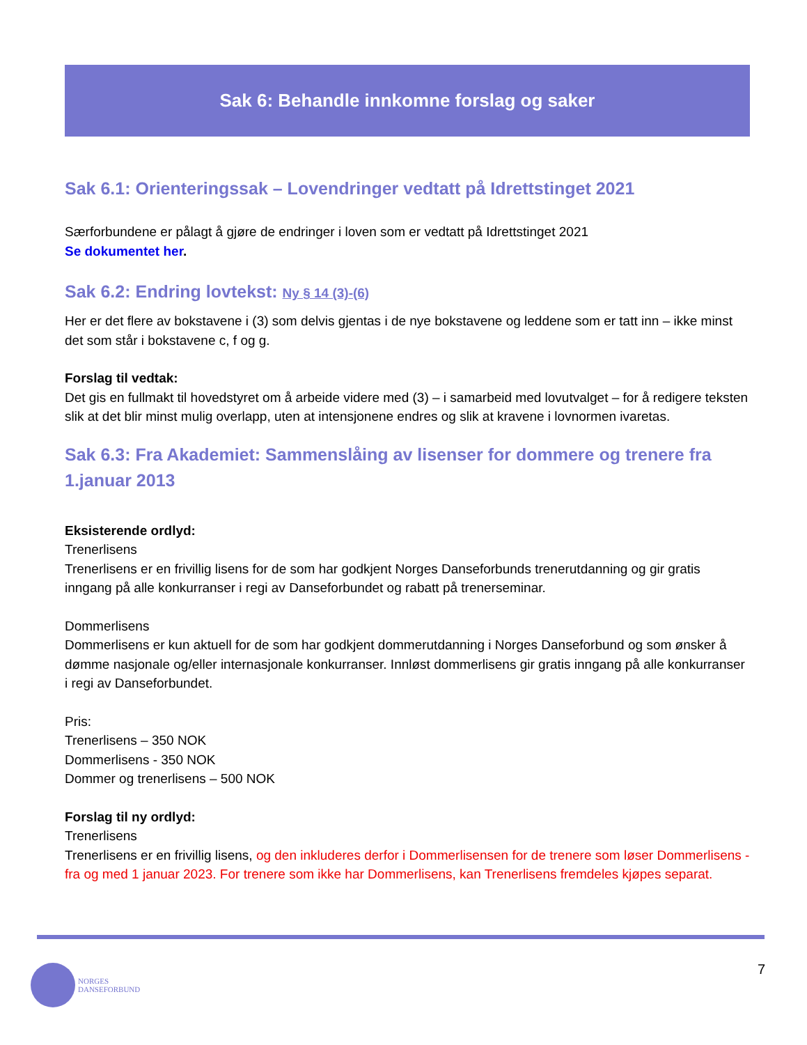Sak 6: Behandle innkomne forslag og saker
Sak 6.1: Orienteringssak – Lovendringer vedtatt på Idrettstinget 2021
Særforbundene er pålagt å gjøre de endringer i loven som er vedtatt på Idrettstinget 2021
Se dokumentet her.
Sak 6.2: Endring lovtekst: Ny § 14 (3)-(6)
Her er det flere av bokstavene i (3) som delvis gjentas i de nye bokstavene og leddene som er tatt inn – ikke minst det som står i bokstavene c, f og g.
Forslag til vedtak:
Det gis en fullmakt til hovedstyret om å arbeide videre med (3) – i samarbeid med lovutvalget – for å redigere teksten slik at det blir minst mulig overlapp, uten at intensjonene endres og slik at kravene i lovnormen ivaretas.
Sak 6.3: Fra Akademiet: Sammenslåing av lisenser for dommere og trenere fra 1.januar 2013
Eksisterende ordlyd:
Trenerlisens
Trenerlisens er en frivillig lisens for de som har godkjent Norges Danseforbunds trenerutdanning og gir gratis inngang på alle konkurranser i regi av Danseforbundet og rabatt på trenerseminar.
Dommerlisens
Dommerlisens er kun aktuell for de som har godkjent dommerutdanning i Norges Danseforbund og som ønsker å dømme nasjonale og/eller internasjonale konkurranser. Innløst dommerlisens gir gratis inngang på alle konkurranser i regi av Danseforbundet.
Pris:
Trenerlisens – 350 NOK
Dommerlisens - 350 NOK
Dommer og trenerlisens – 500 NOK
Forslag til ny ordlyd:
Trenerlisens
Trenerlisens er en frivillig lisens, og den inkluderes derfor i Dommerlisensen for de trenere som løser Dommerlisens - fra og med 1 januar 2023. For trenere som ikke har Dommerlisens, kan Trenerlisens fremdeles kjøpes separat.
NORGES
DANSEFORBUND
7